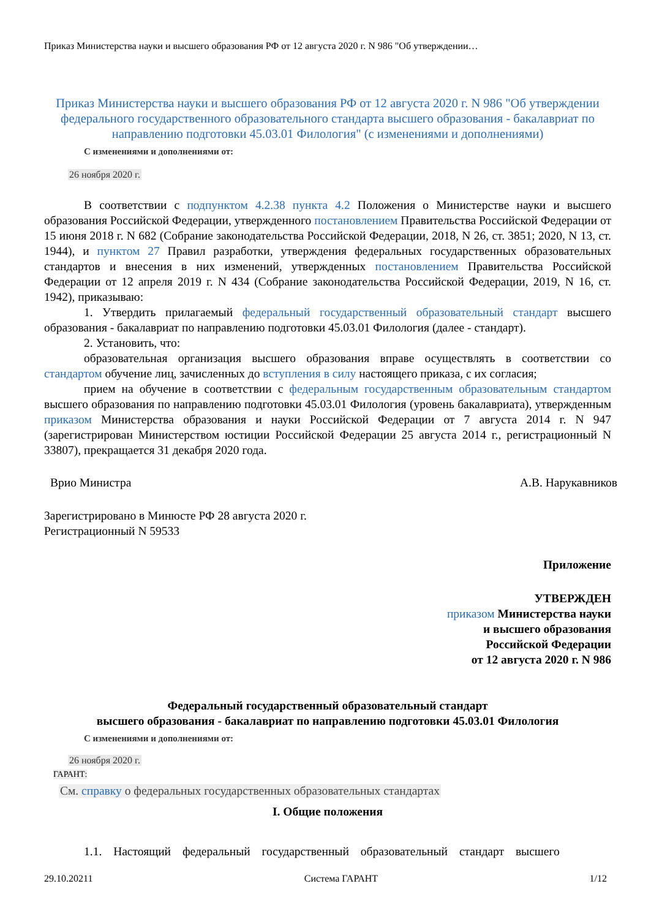Приказ Министерства науки и высшего образования РФ от 12 августа 2020 г. N 986 "Об утверждении…
Приказ Министерства науки и высшего образования РФ от 12 августа 2020 г. N 986 "Об утверждении федерального государственного образовательного стандарта высшего образования - бакалавриат по направлению подготовки 45.03.01 Филология" (с изменениями и дополнениями)
С изменениями и дополнениями от:
26 ноября 2020 г.
В соответствии с подпунктом 4.2.38 пункта 4.2 Положения о Министерстве науки и высшего образования Российской Федерации, утвержденного постановлением Правительства Российской Федерации от 15 июня 2018 г. N 682 (Собрание законодательства Российской Федерации, 2018, N 26, ст. 3851; 2020, N 13, ст. 1944), и пунктом 27 Правил разработки, утверждения федеральных государственных образовательных стандартов и внесения в них изменений, утвержденных постановлением Правительства Российской Федерации от 12 апреля 2019 г. N 434 (Собрание законодательства Российской Федерации, 2019, N 16, ст. 1942), приказываю:
1. Утвердить прилагаемый федеральный государственный образовательный стандарт высшего образования - бакалавриат по направлению подготовки 45.03.01 Филология (далее - стандарт).
2. Установить, что:
образовательная организация высшего образования вправе осуществлять в соответствии со стандартом обучение лиц, зачисленных до вступления в силу настоящего приказа, с их согласия;
прием на обучение в соответствии с федеральным государственным образовательным стандартом высшего образования по направлению подготовки 45.03.01 Филология (уровень бакалавриата), утвержденным приказом Министерства образования и науки Российской Федерации от 7 августа 2014 г. N 947 (зарегистрирован Министерством юстиции Российской Федерации 25 августа 2014 г., регистрационный N 33807), прекращается 31 декабря 2020 года.
Врио Министра А.В. Нарукавников
Зарегистрировано в Минюсте РФ 28 августа 2020 г.
Регистрационный N 59533
Приложение
УТВЕРЖДЕН
приказом Министерства науки
и высшего образования
Российской Федерации
от 12 августа 2020 г. N 986
Федеральный государственный образовательный стандарт
высшего образования - бакалавриат по направлению подготовки 45.03.01 Филология
С изменениями и дополнениями от:
26 ноября 2020 г.
ГАРАНТ:
См. справку о федеральных государственных образовательных стандартах
I. Общие положения
1.1. Настоящий федеральный государственный образовательный стандарт высшего
29.10.20211 Система ГАРАНТ 1/12